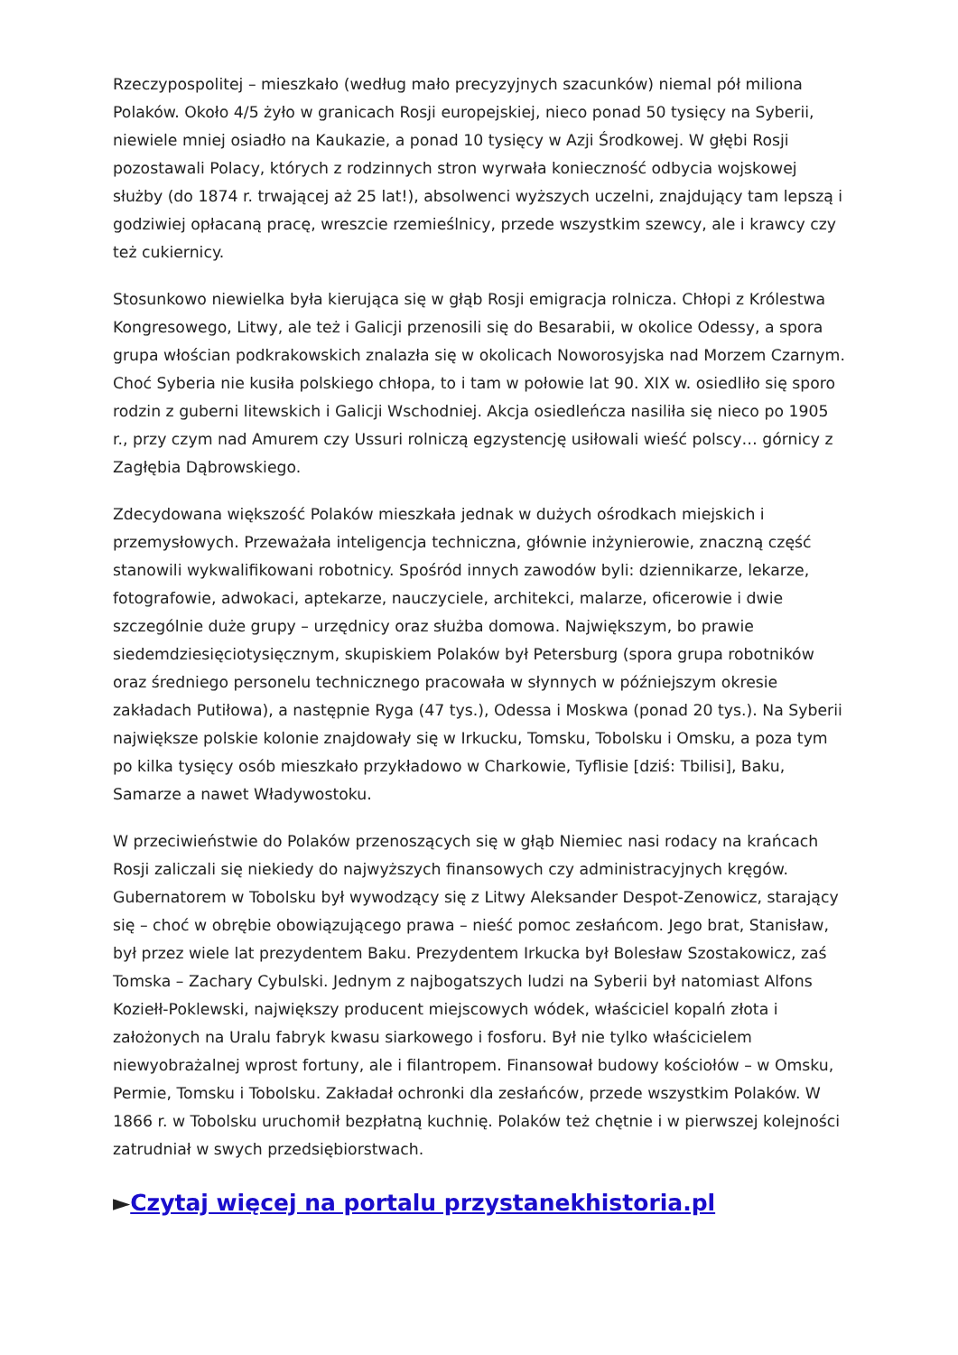Rzeczypospolitej – mieszkało (według mało precyzyjnych szacunków) niemal pół miliona Polaków. Około 4/5 żyło w granicach Rosji europejskiej, nieco ponad 50 tysięcy na Syberii, niewiele mniej osiadło na Kaukazie, a ponad 10 tysięcy w Azji Środkowej. W głębi Rosji pozostawali Polacy, których z rodzinnych stron wyrwała konieczność odbycia wojskowej służby (do 1874 r. trwającej aż 25 lat!), absolwenci wyższych uczelni, znajdujący tam lepszą i godziwiej opłacaną pracę, wreszcie rzemieślnicy, przede wszystkim szewcy, ale i krawcy czy też cukiernicy.
Stosunkowo niewielka była kierująca się w głąb Rosji emigracja rolnicza. Chłopi z Królestwa Kongresowego, Litwy, ale też i Galicji przenosili się do Besarabii, w okolice Odessy, a spora grupa włościan podkrakowskich znalazła się w okolicach Noworosyjska nad Morzem Czarnym. Choć Syberia nie kusiła polskiego chłopa, to i tam w połowie lat 90. XIX w. osiedliło się sporo rodzin z guberni litewskich i Galicji Wschodniej. Akcja osiedleńcza nasiliła się nieco po 1905 r., przy czym nad Amurem czy Ussuri rolniczą egzystencję usiłowali wieść polscy… górnicy z Zagłębia Dąbrowskiego.
Zdecydowana większość Polaków mieszkała jednak w dużych ośrodkach miejskich i przemysłowych. Przeważała inteligencja techniczna, głównie inżynierowie, znaczną część stanowili wykwalifikowani robotnicy. Spośród innych zawodów byli: dziennikarze, lekarze, fotografowie, adwokaci, aptekarze, nauczyciele, architekci, malarze, oficerowie i dwie szczególnie duże grupy – urzędnicy oraz służba domowa. Największym, bo prawie siedemdziesięciotysięcznym, skupiskiem Polaków był Petersburg (spora grupa robotników oraz średniego personelu technicznego pracowała w słynnych w późniejszym okresie zakładach Putiłowa), a następnie Ryga (47 tys.), Odessa i Moskwa (ponad 20 tys.). Na Syberii największe polskie kolonie znajdowały się w Irkucku, Tomsku, Tobolsku i Omsku, a poza tym po kilka tysięcy osób mieszkało przykładowo w Charkowie, Tyflisie [dziś: Tbilisi], Baku, Samarze a nawet Władywostoku.
W przeciwieństwie do Polaków przenoszących się w głąb Niemiec nasi rodacy na krańcach Rosji zaliczali się niekiedy do najwyższych finansowych czy administracyjnych kręgów. Gubernatorem w Tobolsku był wywodzący się z Litwy Aleksander Despot-Zenowicz, starający się – choć w obrębie obowiązującego prawa – nieść pomoc zesłańcom. Jego brat, Stanisław, był przez wiele lat prezydentem Baku. Prezydentem Irkucka był Bolesław Szostakowicz, zaś Tomska – Zachary Cybulski. Jednym z najbogatszych ludzi na Syberii był natomiast Alfons Koziełł-Poklewski, największy producent miejscowych wódek, właściciel kopalń złota i założonych na Uralu fabryk kwasu siarkowego i fosforu. Był nie tylko właścicielem niewyobrażalnej wprost fortuny, ale i filantropem. Finansował budowy kościołów – w Omsku, Permie, Tomsku i Tobolsku. Zakładał ochronki dla zesłańców, przede wszystkim Polaków. W 1866 r. w Tobolsku uruchomił bezpłatną kuchnię. Polaków też chętnie i w pierwszej kolejności zatrudniał w swych przedsiębiorstwach.
►Czytaj więcej na portalu przystanekhistoria.pl